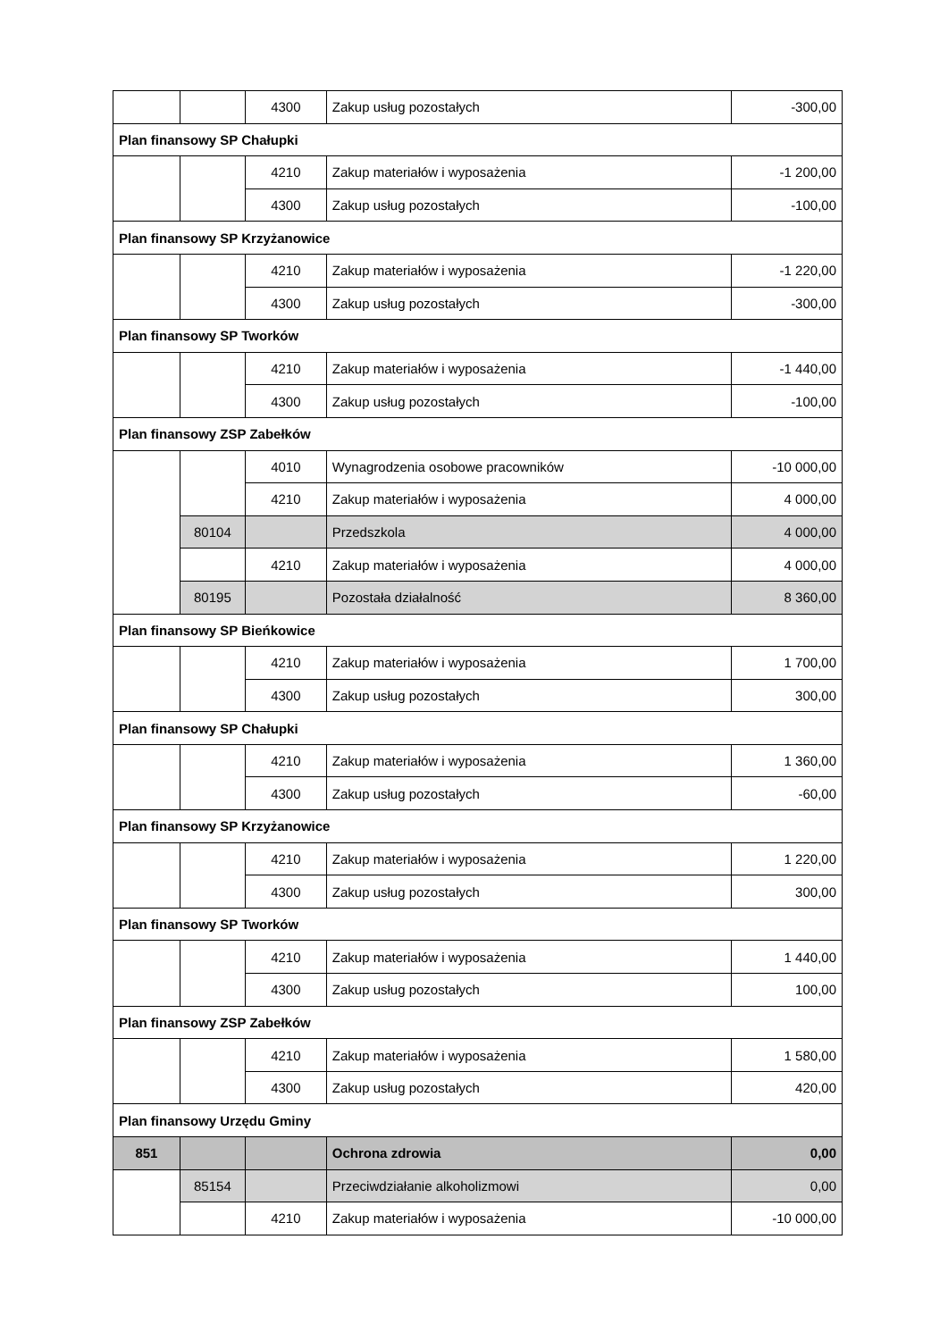| | | 4300 | Zakup usług pozostałych | -300,00 |
| Plan finansowy SP Chałupki | | | | |
| | | 4210 | Zakup materiałów i wyposażenia | -1 200,00 |
| | | 4300 | Zakup usług pozostałych | -100,00 |
| Plan finansowy SP Krzyżanowice | | | | |
| | | 4210 | Zakup materiałów i wyposażenia | -1 220,00 |
| | | 4300 | Zakup usług pozostałych | -300,00 |
| Plan finansowy SP Tworków | | | | |
| | | 4210 | Zakup materiałów i wyposażenia | -1 440,00 |
| | | 4300 | Zakup usług pozostałych | -100,00 |
| Plan finansowy ZSP Zabełków | | | | |
| | | 4010 | Wynagrodzenia osobowe pracowników | -10 000,00 |
| | | 4210 | Zakup materiałów i wyposażenia | 4 000,00 |
| | 80104 | | Przedszkola | 4 000,00 |
| | | 4210 | Zakup materiałów i wyposażenia | 4 000,00 |
| | 80195 | | Pozostała działalność | 8 360,00 |
| Plan finansowy SP Bieńkowice | | | | |
| | | 4210 | Zakup materiałów i wyposażenia | 1 700,00 |
| | | 4300 | Zakup usług pozostałych | 300,00 |
| Plan finansowy SP Chałupki | | | | |
| | | 4210 | Zakup materiałów i wyposażenia | 1 360,00 |
| | | 4300 | Zakup usług pozostałych | -60,00 |
| Plan finansowy SP Krzyżanowice | | | | |
| | | 4210 | Zakup materiałów i wyposażenia | 1 220,00 |
| | | 4300 | Zakup usług pozostałych | 300,00 |
| Plan finansowy SP Tworków | | | | |
| | | 4210 | Zakup materiałów i wyposażenia | 1 440,00 |
| | | 4300 | Zakup usług pozostałych | 100,00 |
| Plan finansowy ZSP Zabełków | | | | |
| | | 4210 | Zakup materiałów i wyposażenia | 1 580,00 |
| | | 4300 | Zakup usług pozostałych | 420,00 |
| Plan finansowy Urzędu Gminy | | | | |
| 851 | | | Ochrona zdrowia | 0,00 |
| | 85154 | | Przeciwdziałanie alkoholizmowi | 0,00 |
| | | 4210 | Zakup materiałów i wyposażenia | -10 000,00 |